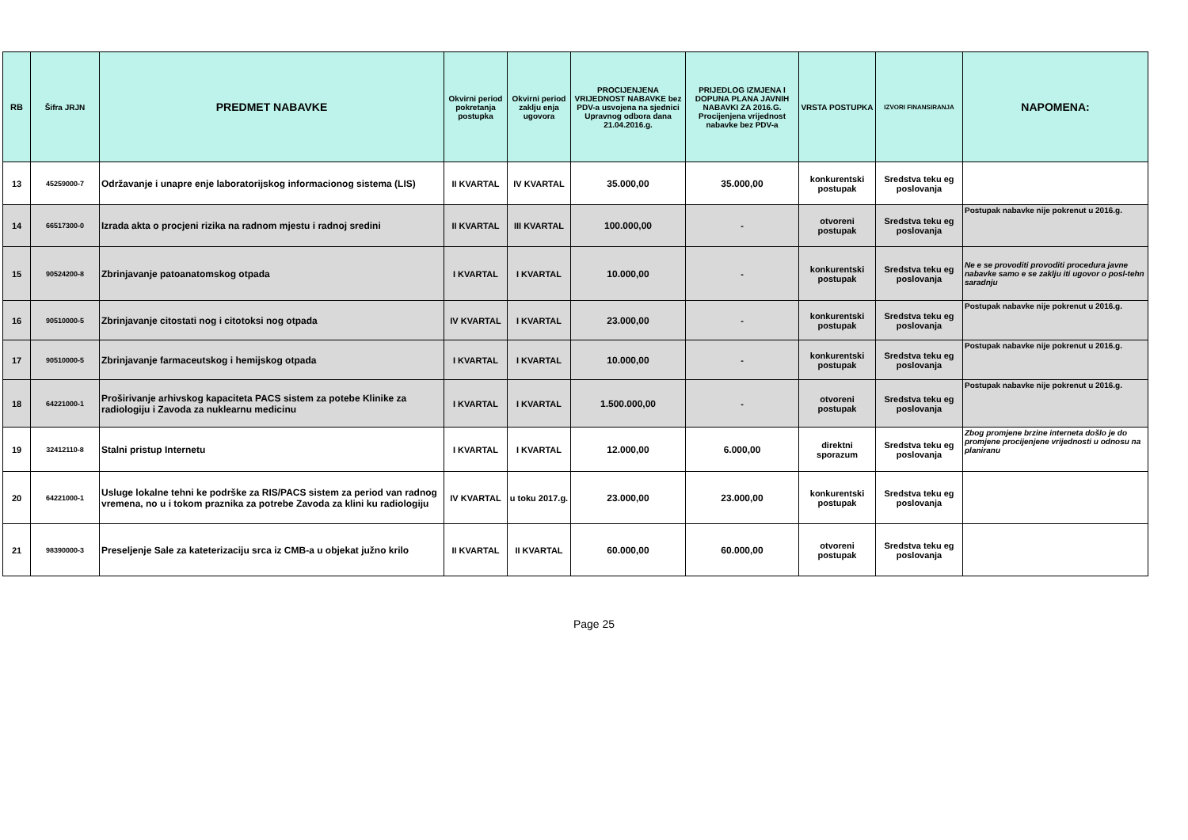| RB | Šifra JRJN | PREDMET NABAVKE | Okvirni period pokretanja postupka | Okvirni period zaklju enja ugovora | PROCIJENJENA VRIJEDNOST NABAVKE bez PDV-a usvojena na sjednici Upravnog odbora dana 21.04.2016.g. | PRIJEDLOG IZMJENA I DOPUNA PLANA JAVNIH NABAVKI ZA 2016.G. Procijenjena vrijednost nabavke bez PDV-a | VRSTA POSTUPKA | IZVORI FINANSIRANJA | NAPOMENA: |
| --- | --- | --- | --- | --- | --- | --- | --- | --- | --- |
| 13 | 45259000-7 | Održavanje i unapre enje laboratorijskog informacionog sistema (LIS) | II KVARTAL | IV KVARTAL | 35.000,00 | 35.000,00 | konkurentski postupak | Sredstva teku eg poslovanja | |
| 14 | 66517300-0 | Izrada akta o procjeni rizika na radnom mjestu i radnoj sredini | II KVARTAL | III KVARTAL | 100.000,00 | - | otvoreni postupak | Sredstva teku eg poslovanja | Postupak nabavke nije pokrenut u 2016.g. |
| 15 | 90524200-8 | Zbrinjavanje patoanatomskog otpada | I KVARTAL | I KVARTAL | 10.000,00 | - | konkurentski postupak | Sredstva teku eg poslovanja | Ne e se provoditi provoditi procedura javne nabavke samo e se zaklju iti ugovor o posl-tehn saradnju |
| 16 | 90510000-5 | Zbrinjavanje citostati nog i citotoksi nog otpada | IV KVARTAL | I KVARTAL | 23.000,00 | - | konkurentski postupak | Sredstva teku eg poslovanja | Postupak nabavke nije pokrenut u 2016.g. |
| 17 | 90510000-5 | Zbrinjavanje farmaceutskog i hemijskog otpada | I KVARTAL | I KVARTAL | 10.000,00 | - | konkurentski postupak | Sredstva teku eg poslovanja | Postupak nabavke nije pokrenut u 2016.g. |
| 18 | 64221000-1 | Proširivanje arhivskog kapaciteta PACS sistem za potebe Klinike za radiologiju i Zavoda za nuklearnu medicinu | I KVARTAL | I KVARTAL | 1.500.000,00 | - | otvoreni postupak | Sredstva teku eg poslovanja | Postupak nabavke nije pokrenut u 2016.g. |
| 19 | 32412110-8 | Stalni pristup Internetu | I KVARTAL | I KVARTAL | 12.000,00 | 6.000,00 | direktni sporazum | Sredstva teku eg poslovanja | Zbog promjene brzine interneta došlo je do promjene procijenjene vrijednosti u odnosu na planiranu |
| 20 | 64221000-1 | Usluge lokalne tehni ke podrške za RIS/PACS sistem za period van radnog vremena, no u i tokom praznika za potrebe Zavoda za klini ku radiologiju | IV KVARTAL | u toku 2017.g. | 23.000,00 | 23.000,00 | konkurentski postupak | Sredstva teku eg poslovanja | |
| 21 | 98390000-3 | Preseljenje Sale za kateterizaciju srca iz CMB-a u objekat južno krilo | II KVARTAL | II KVARTAL | 60.000,00 | 60.000,00 | otvoreni postupak | Sredstva teku eg poslovanja | |
Page 25